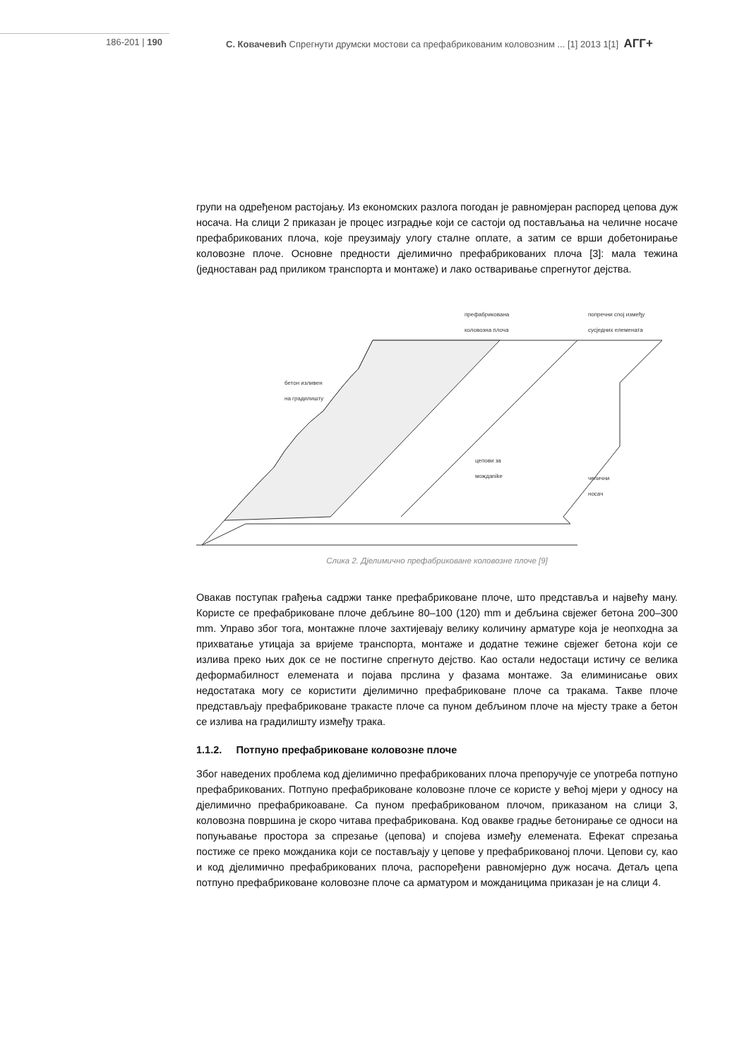186-201 | 190 С. Ковачевић Спрегнути друмски мостови са префабрикованим коловозним ... [1] 2013 1[1] АГГ+
групи на одређеном растојању. Из економских разлога погодан је равномјеран распоред цепова дуж носача. На слици 2 приказан је процес изградње који се састоји од постављања на челичне носаче префабрикованих плоча, које преузимају улогу сталне оплате, а затим се врши добетонирање коловозне плоче. Основне предности дјелимично префабрикованих плоча [3]: мала тежина (једноставан рад приликом транспорта и монтаже) и лако остваривање спрегнутог дејства.
префабрикована
коловозна плоча
попречни спој између
сусједних елемената
бетон изливен
на градилишту
цепови за
мождanike
челични
носач
Слика 2. Дјелимично префабриковане коловозне плоче [9]
Овакав поступак грађења садржи танке префабриковане плоче, што представља и највећу ману. Користе се префабриковане плоче дебљине 80–100 (120) mm и дебљина свјежег бетона 200–300 mm. Управо због тога, монтажне плоче захтијевају велику количину арматуре која је неопходна за прихватање утицаја за вријеме транспорта, монтаже и додатне тежине свјежег бетона који се излива преко њих док се не постигне спрегнуто дејство. Као остали недостаци истичу се велика деформабилност елемената и појава прслина у фазама монтаже. За елиминисање ових недостатака могу се користити дјелимично префабриковане плоче са тракама. Такве плоче представљају префабриковане тракасте плоче са пуном дебљином плоче на мјесту траке а бетон се излива на градилишту између трака.
1.1.2. Потпуно префабриковане коловозне плоче
Због наведених проблема код дјелимично префабрикованих плоча препоручује се употреба потпуно префабрикованих. Потпуно префабриковане коловозне плоче се користе у већој мјери у односу на дјелимично префабрикоаване. Са пуном префабрикованом плочом, приказаном на слици 3, коловозна површина је скоро читава префабрикована. Код овакве градње бетонирање се односи на попуњавање простора за спрезање (цепова) и спојева између елемената. Ефекат спрезања постиже се преко можданика који се постављају у цепове у префабрикованој плочи. Цепови су, као и код дјелимично префабрикованих плоча, распоређени равномјерно дуж носача. Детаљ цепа потпуно префабриковане коловозне плоче са арматуром и можданицима приказан је на слици 4.